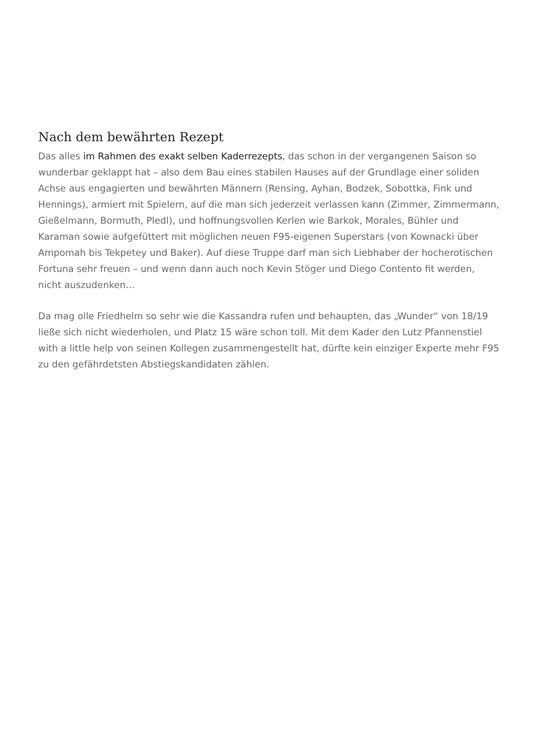Nach dem bewährten Rezept
Das alles im Rahmen des exakt selben Kaderrezepts, das schon in der vergangenen Saison so wunderbar geklappt hat – also dem Bau eines stabilen Hauses auf der Grundlage einer soliden Achse aus engagierten und bewährten Männern (Rensing, Ayhan, Bodzek, Sobottka, Fink und Hennings), armiert mit Spielern, auf die man sich jederzeit verlassen kann (Zimmer, Zimmermann, Gießelmann, Bormuth, Pledl), und hoffnungsvollen Kerlen wie Barkok, Morales, Bühler und Karaman sowie aufgefüttert mit möglichen neuen F95-eigenen Superstars (von Kownacki über Ampomah bis Tekpetey und Baker). Auf diese Truppe darf man sich Liebhaber der hocherotischen Fortuna sehr freuen – und wenn dann auch noch Kevin Stöger und Diego Contento fit werden, nicht auszudenken…
Da mag olle Friedhelm so sehr wie die Kassandra rufen und behaupten, das „Wunder“ von 18/19 ließe sich nicht wiederholen, und Platz 15 wäre schon toll. Mit dem Kader den Lutz Pfannenstiel with a little help von seinen Kollegen zusammengestellt hat, dürfte kein einziger Experte mehr F95 zu den gefährdetsten Abstiegskandidaten zählen.